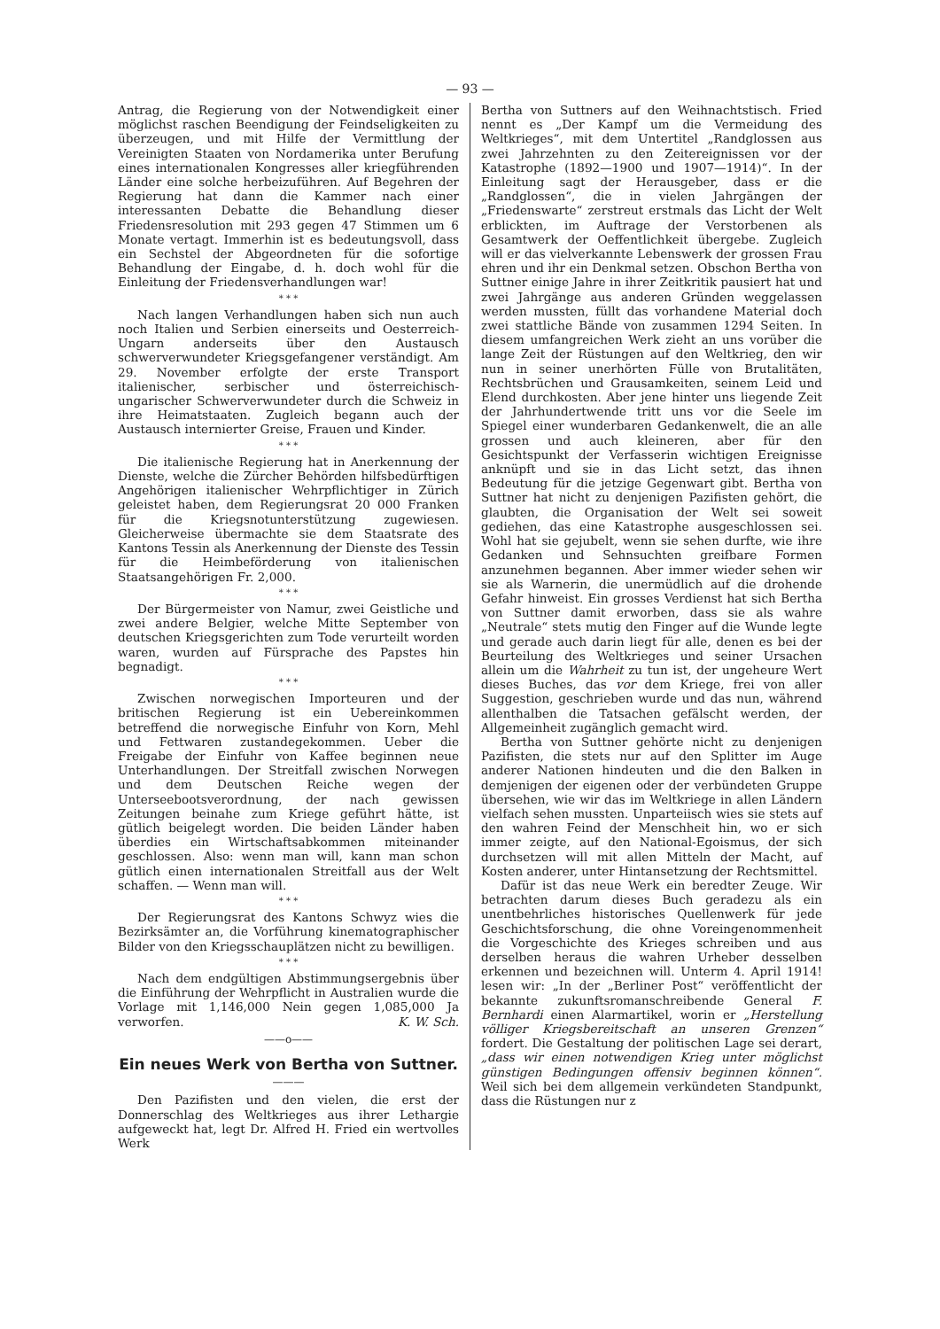— 93 —
Antrag, die Regierung von der Notwendigkeit einer möglichst raschen Beendigung der Feindseligkeiten zu überzeugen, und mit Hilfe der Vermittlung der Vereinigten Staaten von Nordamerika unter Berufung eines internationalen Kongresses aller kriegführenden Länder eine solche herbeizuführen. Auf Begehren der Regierung hat dann die Kammer nach einer interessanten Debatte die Behandlung dieser Friedensresolution mit 293 gegen 47 Stimmen um 6 Monate vertagt. Immerhin ist es bedeutungsvoll, dass ein Sechstel der Abgeordneten für die sofortige Behandlung der Eingabe, d. h. doch wohl für die Einleitung der Friedensverhandlungen war!
* * *
Nach langen Verhandlungen haben sich nun auch noch Italien und Serbien einerseits und Oesterreich-Ungarn anderseits über den Austausch schwerverwundeter Kriegsgefangener verständigt. Am 29. November erfolgte der erste Transport italienischer, serbischer und österreichisch-ungarischer Schwerverwundeter durch die Schweiz in ihre Heimatstaaten. Zugleich begann auch der Austausch internierter Greise, Frauen und Kinder.
* * *
Die italienische Regierung hat in Anerkennung der Dienste, welche die Zürcher Behörden hilfsbedürftigen Angehörigen italienischer Wehrpflichtiger in Zürich geleistet haben, dem Regierungsrat 20 000 Franken für die Kriegsnotunterstützung zugewiesen. Gleicherweise übermachte sie dem Staatsrate des Kantons Tessin als Anerkennung der Dienste des Tessin für die Heimbeförderung von italienischen Staatsangehörigen Fr. 2,000.
* * *
Der Bürgermeister von Namur, zwei Geistliche und zwei andere Belgier, welche Mitte September von deutschen Kriegsgerichten zum Tode verurteilt worden waren, wurden auf Fürsprache des Papstes hin begnadigt.
* * *
Zwischen norwegischen Importeuren und der britischen Regierung ist ein Uebereinkommen betreffend die norwegische Einfuhr von Korn, Mehl und Fettwaren zustandegekommen. Ueber die Freigabe der Einfuhr von Kaffee beginnen neue Unterhandlungen. Der Streitfall zwischen Norwegen und dem Deutschen Reiche wegen der Unterseebootsverordnung, der nach gewissen Zeitungen beinahe zum Kriege geführt hätte, ist gütlich beigelegt worden. Die beiden Länder haben überdies ein Wirtschaftsabkommen miteinander geschlossen. Also: wenn man will, kann man schon gütlich einen internationalen Streitfall aus der Welt schaffen. — Wenn man will.
* * *
Der Regierungsrat des Kantons Schwyz wies die Bezirksämter an, die Vorführung kinematographischer Bilder von den Kriegsschauplätzen nicht zu bewilligen.
* * *
Nach dem endgültigen Abstimmungsergebnis über die Einführung der Wehrpflicht in Australien wurde die Vorlage mit 1,146,000 Nein gegen 1,085,000 Ja verworfen. K. W. Sch.
——o——
Ein neues Werk von Bertha von Suttner.
———
Den Pazifisten und den vielen, die erst der Donnerschlag des Weltkrieges aus ihrer Lethargie aufgeweckt hat, legt Dr. Alfred H. Fried ein wertvolles Werk
Bertha von Suttners auf den Weihnachtstisch. Fried nennt es „Der Kampf um die Vermeidung des Weltkrieges“, mit dem Untertitel „Randglossen aus zwei Jahrzehnten zu den Zeitereignissen vor der Katastrophe (1892—1900 und 1907—1914)“. In der Einleitung sagt der Herausgeber, dass er die „Randglossen“, die in vielen Jahrgängen der „Friedenswarte“ zerstreut erstmals das Licht der Welt erblickten, im Auftrage der Verstorbenen als Gesamtwerk der Oeffentlichkeit übergebe. Zugleich will er das vielverkannte Lebenswerk der grossen Frau ehren und ihr ein Denkmal setzen. Obschon Bertha von Suttner einige Jahre in ihrer Zeitkritik pausiert hat und zwei Jahrgänge aus anderen Gründen weggelassen werden mussten, füllt das vorhandene Material doch zwei stattliche Bände von zusammen 1294 Seiten. In diesem umfangreichen Werk zieht an uns vorüber die lange Zeit der Rüstungen auf den Weltkrieg, den wir nun in seiner unerhörten Fülle von Brutalitäten, Rechtsbrüchen und Grausamkeiten, seinem Leid und Elend durchkosten. Aber jene hinter uns liegende Zeit der Jahrhundertwende tritt uns vor die Seele im Spiegel einer wunderbaren Gedankenwelt, die an alle grossen und auch kleineren, aber für den Gesichtspunkt der Verfasserin wichtigen Ereignisse anknüpft und sie in das Licht setzt, das ihnen Bedeutung für die jetzige Gegenwart gibt. Bertha von Suttner hat nicht zu denjenigen Pazifisten gehört, die glaubten, die Organisation der Welt sei soweit gediehen, das eine Katastrophe ausgeschlossen sei. Wohl hat sie gejubelt, wenn sie sehen durfte, wie ihre Gedanken und Sehnsuchten greifbare Formen anzunehmen begannen. Aber immer wieder sehen wir sie als Warnerin, die unermüdlich auf die drohende Gefahr hinweist. Ein grosses Verdienst hat sich Bertha von Suttner damit erworben, dass sie als wahre „Neutrale“ stets mutig den Finger auf die Wunde legte und gerade auch darin liegt für alle, denen es bei der Beurteilung des Weltkrieges und seiner Ursachen allein um die Wahrheit zu tun ist, der ungeheure Wert dieses Buches, das vor dem Kriege, frei von aller Suggestion, geschrieben wurde und das nun, während allenthalben die Tatsachen gefälscht werden, der Allgemeinheit zugänglich gemacht wird.
Bertha von Suttner gehörte nicht zu denjenigen Pazifisten, die stets nur auf den Splitter im Auge anderer Nationen hindeuten und die den Balken in demjenigen der eigenen oder der verbündeten Gruppe übersehen, wie wir das im Weltkriege in allen Ländern vielfach sehen mussten. Unparteiisch wies sie stets auf den wahren Feind der Menschheit hin, wo er sich immer zeigte, auf den National-Egoismus, der sich durchsetzen will mit allen Mitteln der Macht, auf Kosten anderer, unter Hintansetzung der Rechtsmittel.
Dafür ist das neue Werk ein beredter Zeuge. Wir betrachten darum dieses Buch geradezu als ein unentbehrliches historisches Quellenwerk für jede Geschichtsforschung, die ohne Voreingenommenheit die Vorgeschichte des Krieges schreiben und aus derselben heraus die wahren Urheber desselben erkennen und bezeichnen will. Unterm 4. April 1914! lesen wir: „In der „Berliner Post“ veröffentlicht der bekannte zukunftsromanschreibende General F. Bernhardi einen Alarmartikel, worin er „Herstellung völliger Kriegsbereitschaft an unseren Grenzen“ fordert. Die Gestaltung der politischen Lage sei derart, „dass wir einen notwendigen Krieg unter möglichst günstigen Bedingungen offensiv beginnen können“. Weil sich bei dem allgemein verkündeten Standpunkt, dass die Rüstungen nur z